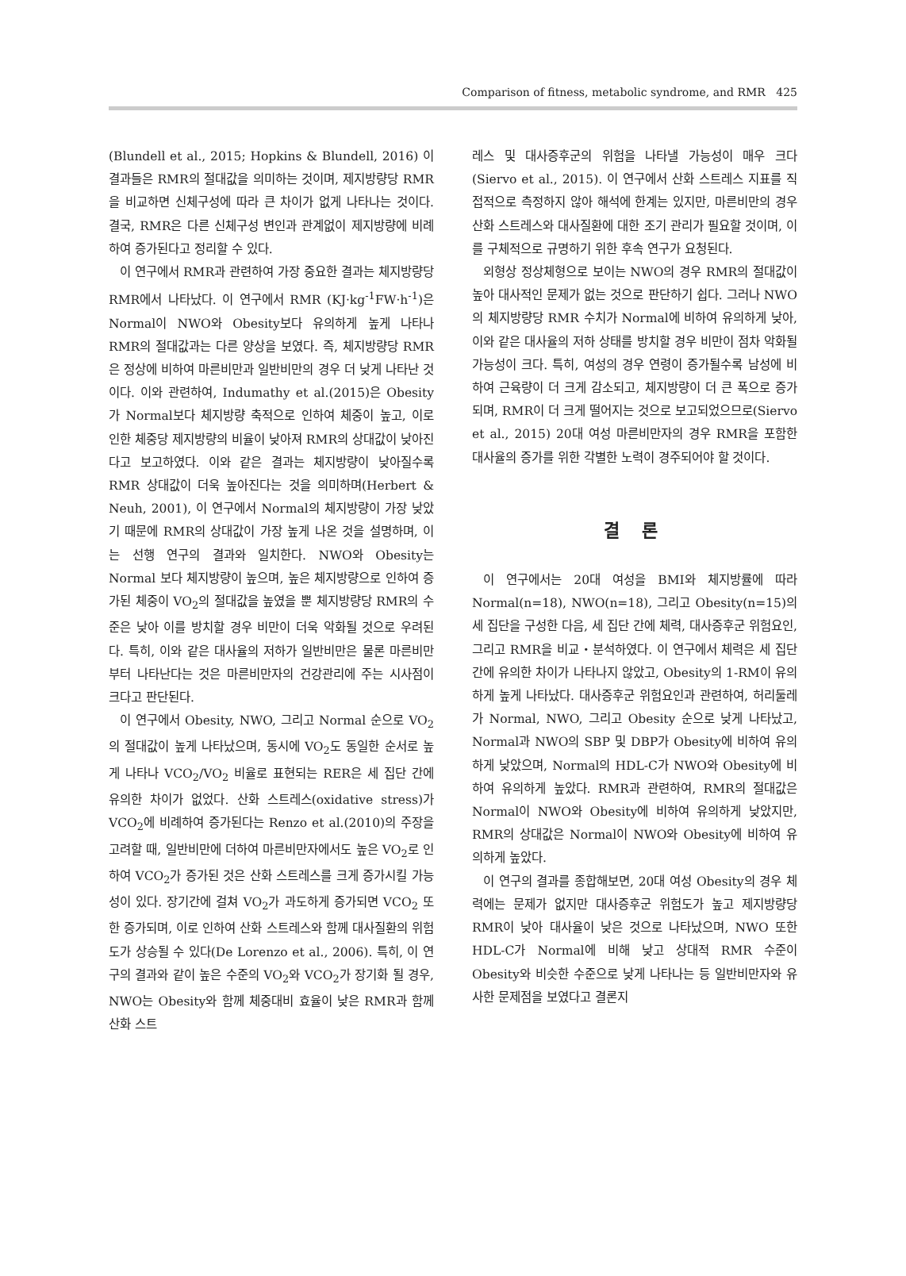Comparison of fitness, metabolic syndrome, and RMR 425
(Blundell et al., 2015; Hopkins & Blundell, 2016) 이 결과들은 RMR의 절대값을 의미하는 것이며, 제지방량당 RMR을 비교하면 신체구성에 따라 큰 차이가 없게 나타나는 것이다. 결국, RMR은 다른 신체구성 변인과 관계없이 제지방량에 비례하여 증가된다고 정리할 수 있다.
이 연구에서 RMR과 관련하여 가장 중요한 결과는 체지방량당 RMR에서 나타났다. 이 연구에서 RMR (KJ·kg<sup>-1</sup>FW·h<sup>-1</sup>)은 Normal이 NWO와 Obesity보다 유의하게 높게 나타나 RMR의 절대값과는 다른 양상을 보였다. 즉, 체지방량당 RMR은 정상에 비하여 마른비만과 일반비만의 경우 더 낮게 나타난 것이다. 이와 관련하여, Indumathy et al.(2015)은 Obesity가 Normal보다 체지방량 축적으로 인하여 체중이 높고, 이로 인한 체중당 제지방량의 비율이 낮아져 RMR의 상대값이 낮아진다고 보고하였다. 이와 같은 결과는 체지방량이 낮아질수록 RMR 상대값이 더욱 높아진다는 것을 의미하며(Herbert & Neuh, 2001), 이 연구에서 Normal의 체지방량이 가장 낮았기 때문에 RMR의 상대값이 가장 높게 나온 것을 설명하며, 이는 선행 연구의 결과와 일치한다. NWO와 Obesity는 Normal 보다 체지방량이 높으며, 높은 체지방량으로 인하여 증가된 체중이 VO<sub>2</sub>의 절대값을 높였을 뿐 체지방량당 RMR의 수준은 낮아 이를 방치할 경우 비만이 더욱 악화될 것으로 우려된다. 특히, 이와 같은 대사율의 저하가 일반비만은 물론 마른비만부터 나타난다는 것은 마른비만자의 건강관리에 주는 시사점이 크다고 판단된다.
이 연구에서 Obesity, NWO, 그리고 Normal 순으로 VO<sub>2</sub>의 절대값이 높게 나타났으며, 동시에 VO<sub>2</sub>도 동일한 순서로 높게 나타나 VCO<sub>2</sub>/VO<sub>2</sub> 비율로 표현되는 RER은 세 집단 간에 유의한 차이가 없었다. 산화 스트레스(oxidative stress)가 VCO<sub>2</sub>에 비례하여 증가된다는 Renzo et al.(2010)의 주장을 고려할 때, 일반비만에 더하여 마른비만자에서도 높은 VO<sub>2</sub>로 인하여 VCO<sub>2</sub>가 증가된 것은 산화 스트레스를 크게 증가시킬 가능성이 있다. 장기간에 걸쳐 VO<sub>2</sub>가 과도하게 증가되면 VCO<sub>2</sub> 또한 증가되며, 이로 인하여 산화 스트레스와 함께 대사질환의 위험도가 상승될 수 있다(De Lorenzo et al., 2006). 특히, 이 연구의 결과와 같이 높은 수준의 VO<sub>2</sub>와 VCO<sub>2</sub>가 장기화 될 경우, NWO는 Obesity와 함께 체중대비 효율이 낮은 RMR과 함께 산화 스트
레스 및 대사증후군의 위험을 나타낼 가능성이 매우 크다(Siervo et al., 2015). 이 연구에서 산화 스트레스 지표를 직접적으로 측정하지 않아 해석에 한계는 있지만, 마른비만의 경우 산화 스트레스와 대사질환에 대한 조기 관리가 필요할 것이며, 이를 구체적으로 규명하기 위한 후속 연구가 요청된다.
외형상 정상체형으로 보이는 NWO의 경우 RMR의 절대값이 높아 대사적인 문제가 없는 것으로 판단하기 쉽다. 그러나 NWO의 체지방량당 RMR 수치가 Normal에 비하여 유의하게 낮아, 이와 같은 대사율의 저하 상태를 방치할 경우 비만이 점차 악화될 가능성이 크다. 특히, 여성의 경우 연령이 증가될수록 남성에 비하여 근육량이 더 크게 감소되고, 체지방량이 더 큰 폭으로 증가되며, RMR이 더 크게 떨어지는 것으로 보고되었으므로(Siervo et al., 2015) 20대 여성 마른비만자의 경우 RMR을 포함한 대사율의 증가를 위한 각별한 노력이 경주되어야 할 것이다.
결 론
이 연구에서는 20대 여성을 BMI와 체지방률에 따라 Normal(n=18), NWO(n=18), 그리고 Obesity(n=15)의 세 집단을 구성한 다음, 세 집단 간에 체력, 대사증후군 위험요인, 그리고 RMR을 비교・분석하였다. 이 연구에서 체력은 세 집단 간에 유의한 차이가 나타나지 않았고, Obesity의 1-RM이 유의하게 높게 나타났다. 대사증후군 위험요인과 관련하여, 허리둘레가 Normal, NWO, 그리고 Obesity 순으로 낮게 나타났고, Normal과 NWO의 SBP 및 DBP가 Obesity에 비하여 유의하게 낮았으며, Normal의 HDL-C가 NWO와 Obesity에 비하여 유의하게 높았다. RMR과 관련하여, RMR의 절대값은 Normal이 NWO와 Obesity에 비하여 유의하게 낮았지만, RMR의 상대값은 Normal이 NWO와 Obesity에 비하여 유의하게 높았다.
이 연구의 결과를 종합해보면, 20대 여성 Obesity의 경우 체력에는 문제가 없지만 대사증후군 위험도가 높고 제지방량당 RMR이 낮아 대사율이 낮은 것으로 나타났으며, NWO 또한 HDL-C가 Normal에 비해 낮고 상대적 RMR 수준이 Obesity와 비슷한 수준으로 낮게 나타나는 등 일반비만자와 유사한 문제점을 보였다고 결론지